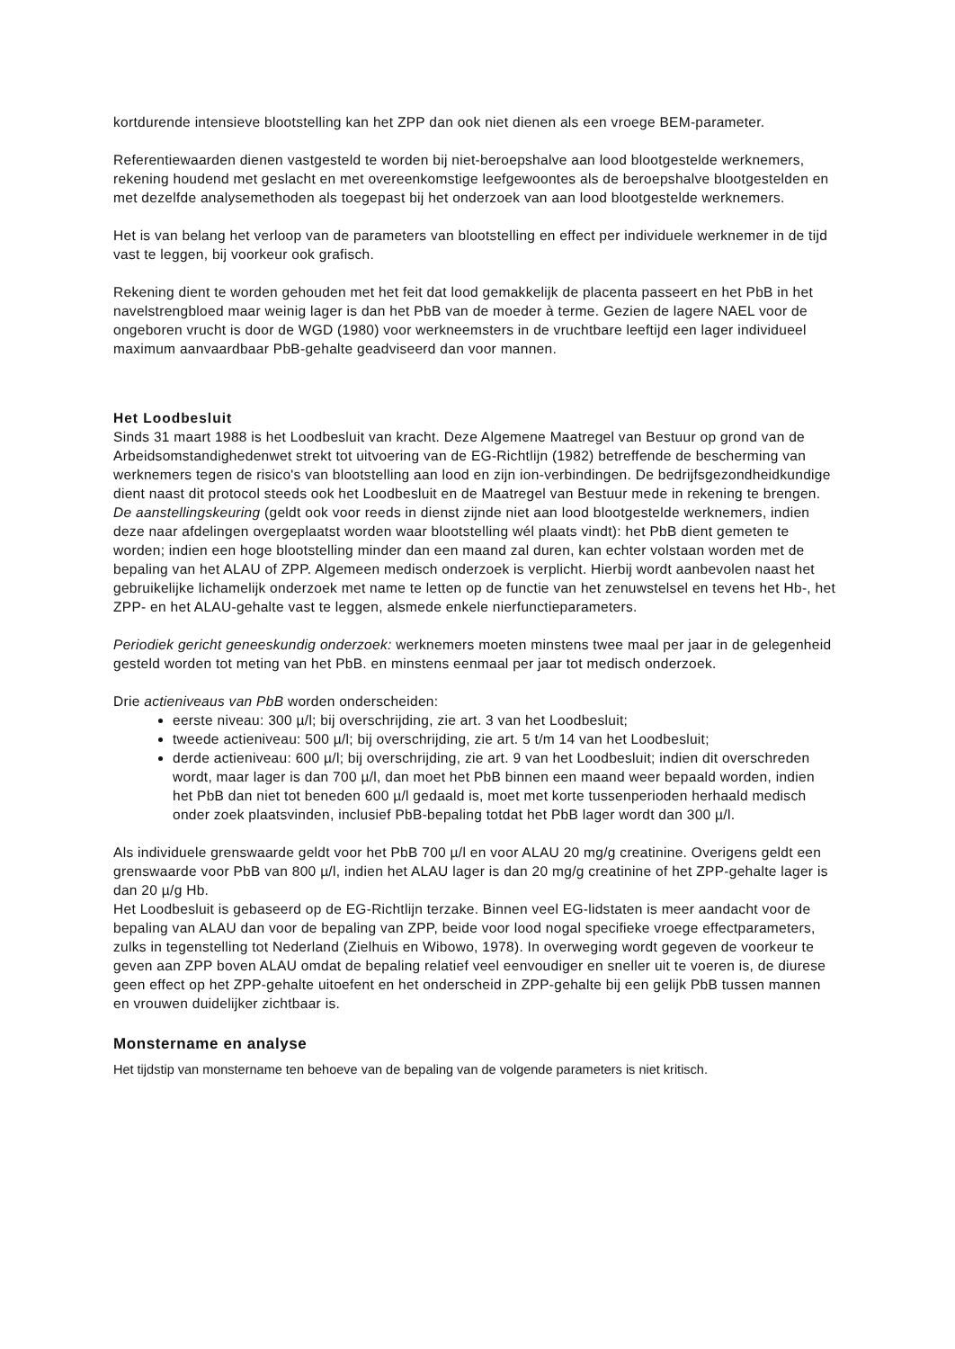kortdurende intensieve blootstelling kan het ZPP dan ook niet dienen als een vroege BEM-parameter.
Referentiewaarden dienen vastgesteld te worden bij niet-beroepshalve aan lood blootgestelde werknemers, rekening houdend met geslacht en met overeenkomstige leefgewoontes als de beroepshalve blootgestelden en met dezelfde analysemethoden als toegepast bij het onderzoek van aan lood blootgestelde werknemers.
Het is van belang het verloop van de parameters van blootstelling en effect per individuele werknemer in de tijd vast te leggen, bij voorkeur ook grafisch.
Rekening dient te worden gehouden met het feit dat lood gemakkelijk de placenta passeert en het PbB in het navelstrengbloed maar weinig lager is dan het PbB van de moeder à terme. Gezien de lagere NAEL voor de ongeboren vrucht is door de WGD (1980) voor werkneemsters in de vruchtbare leeftijd een lager individueel maximum aanvaardbaar PbB-gehalte geadviseerd dan voor mannen.
Het Loodbesluit
Sinds 31 maart 1988 is het Loodbesluit van kracht. Deze Algemene Maatregel van Bestuur op grond van de Arbeidsomstandighedenwet strekt tot uitvoering van de EG-Richtlijn (1982) betreffende de bescherming van werknemers tegen de risico's van blootstelling aan lood en zijn ion-verbindingen. De bedrijfsgezondheidkundige dient naast dit protocol steeds ook het Loodbesluit en de Maatregel van Bestuur mede in rekening te brengen. De aanstellingskeuring (geldt ook voor reeds in dienst zijnde niet aan lood blootgestelde werknemers, indien deze naar afdelingen overgeplaatst worden waar blootstelling wél plaats vindt): het PbB dient gemeten te worden; indien een hoge blootstelling minder dan een maand zal duren, kan echter volstaan worden met de bepaling van het ALAU of ZPP. Algemeen medisch onderzoek is verplicht. Hierbij wordt aanbevolen naast het gebruikelijke lichamelijk onderzoek met name te letten op de functie van het zenuwstelsel en tevens het Hb-, het ZPP- en het ALAU-gehalte vast te leggen, alsmede enkele nierfunctieparameters.
Periodiek gericht geneeskundig onderzoek: werknemers moeten minstens twee maal per jaar in de gelegenheid gesteld worden tot meting van het PbB. en minstens eenmaal per jaar tot medisch onderzoek.
Drie actieniveaus van PbB worden onderscheiden:
eerste niveau: 300 µ/l; bij overschrijding, zie art. 3 van het Loodbesluit;
tweede actieniveau: 500 µ/l; bij overschrijding, zie art. 5 t/m 14 van het Loodbesluit;
derde actieniveau: 600 µ/l; bij overschrijding, zie art. 9 van het Loodbesluit; indien dit overschreden wordt, maar lager is dan 700 µ/l, dan moet het PbB binnen een maand weer bepaald worden, indien het PbB dan niet tot beneden 600 µ/l gedaald is, moet met korte tussenperioden herhaald medisch onder zoek plaatsvinden, inclusief PbB-bepaling totdat het PbB lager wordt dan 300 µ/l.
Als individuele grenswaarde geldt voor het PbB 700 µ/l en voor ALAU 20 mg/g creatinine. Overigens geldt een grenswaarde voor PbB van 800 µ/l, indien het ALAU lager is dan 20 mg/g creatinine of het ZPP-gehalte lager is dan 20 µ/g Hb.
Het Loodbesluit is gebaseerd op de EG-Richtlijn terzake. Binnen veel EG-lidstaten is meer aandacht voor de bepaling van ALAU dan voor de bepaling van ZPP, beide voor lood nogal specifieke vroege effectparameters, zulks in tegenstelling tot Nederland (Zielhuis en Wibowo, 1978). In overweging wordt gegeven de voorkeur te geven aan ZPP boven ALAU omdat de bepaling relatief veel eenvoudiger en sneller uit te voeren is, de diurese geen effect op het ZPP-gehalte uitoefent en het onderscheid in ZPP-gehalte bij een gelijk PbB tussen mannen en vrouwen duidelijker zichtbaar is.
Monstername en analyse
Het tijdstip van monstername ten behoeve van de bepaling van de volgende parameters is niet kritisch.